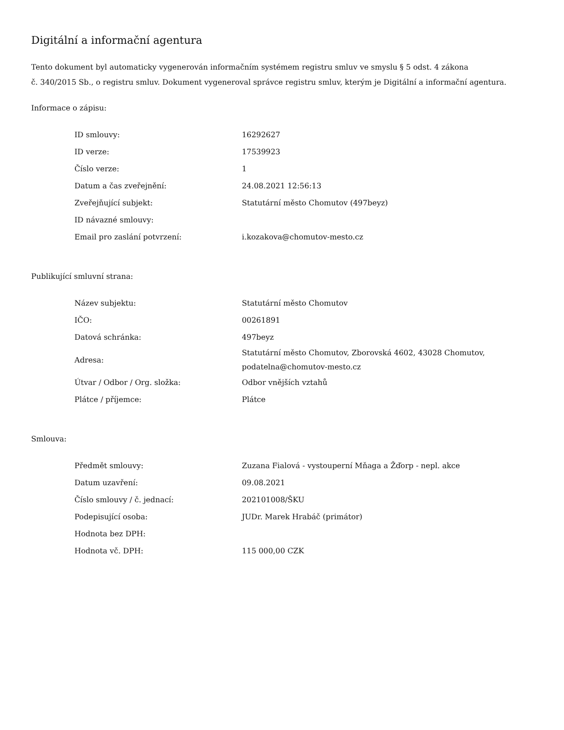Digitální a informační agentura
Tento dokument byl automaticky vygenerován informačním systémem registru smluv ve smyslu § 5 odst. 4 zákona
č. 340/2015 Sb., o registru smluv. Dokument vygeneroval správce registru smluv, kterým je Digitální a informační agentura.
Informace o zápisu:
| ID smlouvy: | 16292627 |
| ID verze: | 17539923 |
| Číslo verze: | 1 |
| Datum a čas zveřejnění: | 24.08.2021 12:56:13 |
| Zveřejňující subjekt: | Statutární město Chomutov (497beyz) |
| ID návazné smlouvy: | |
| Email pro zaslání potvrzení: | i.kozakova@chomutov-mesto.cz |
Publikující smluvní strana:
| Název subjektu: | Statutární město Chomutov |
| IČO: | 00261891 |
| Datová schránka: | 497beyz |
| Adresa: | Statutární město Chomutov, Zborovská 4602, 43028 Chomutov, podatelna@chomutov-mesto.cz |
| Útvar / Odbor / Org. složka: | Odbor vnějších vztahů |
| Plátce / příjemce: | Plátce |
Smlouva:
| Předmět smlouvy: | Zuzana Fialová - vystouperní Mňaga a Žďorp - nepl. akce |
| Datum uzavření: | 09.08.2021 |
| Číslo smlouvy / č. jednací: | 202101008/ŠKU |
| Podepisující osoba: | JUDr. Marek Hrabáč (primátor) |
| Hodnota bez DPH: | |
| Hodnota vč. DPH: | 115 000,00 CZK |